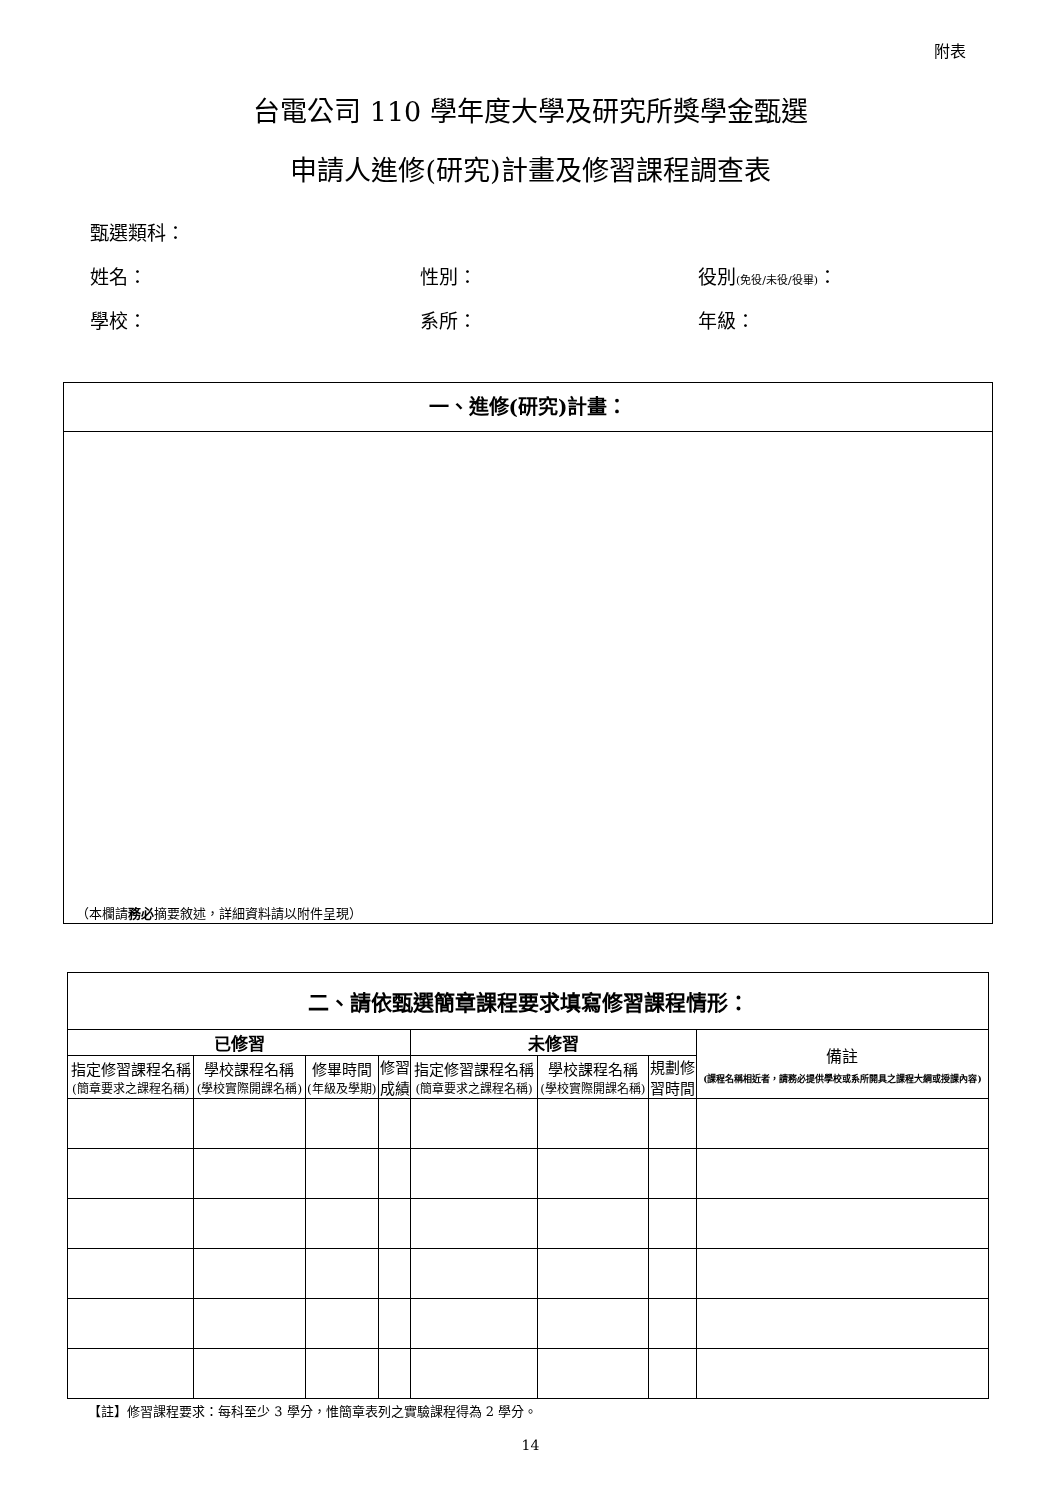附表
台電公司 110 學年度大學及研究所獎學金甄選
申請人進修(研究)計畫及修習課程調查表
甄選類科：
姓名： 性別： 役別(免役/未役/役畢)：
學校： 系所： 年級：
一、進修(研究)計畫：
（本欄請 務必 摘要敘述，詳細資料請以附件呈現）
| 二、請依甄選簡章課程要求填寫修習課程情形： | | | | | | | |
| --- | --- | --- | --- | --- | --- | --- | --- |
| 已修習 | | | | 未修習 | | | 備註 (課程名稱相近者，請務必提供學校或系所開具之課程大綱或授課內容) |
| 指定修習課程名稱 (簡章要求之課程名稱) | 學校課程名稱 (學校實際開課名稱) | 修畢時間 (年級及學期) | 修習 成績 | 指定修習課程名稱 (簡章要求之課程名稱) | 學校課程名稱 (學校實際開課名稱) | 規劃修 習時間 | |
【註】修習課程要求：每科至少 3 學分，惟簡章表列之實驗課程得為 2 學分。
14